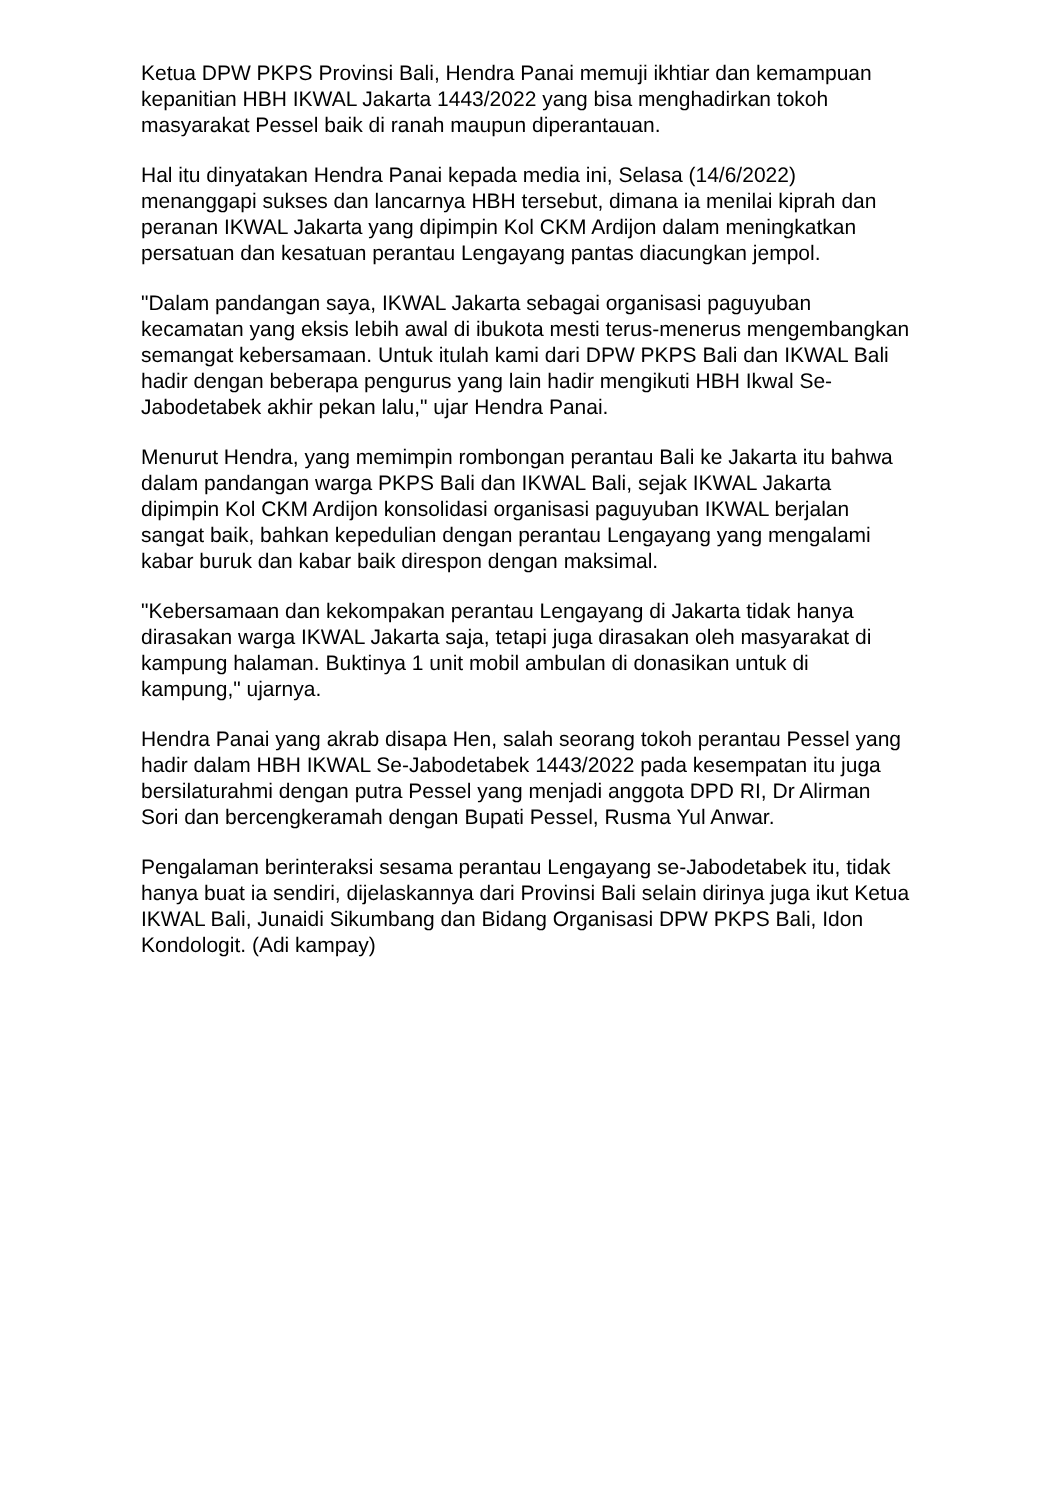Ketua DPW PKPS Provinsi Bali, Hendra Panai memuji ikhtiar dan kemampuan kepanitian HBH IKWAL Jakarta 1443/2022 yang bisa menghadirkan tokoh masyarakat Pessel baik di ranah maupun diperantauan.
Hal itu dinyatakan Hendra Panai kepada media ini, Selasa (14/6/2022) menanggapi sukses dan lancarnya HBH tersebut, dimana ia menilai kiprah dan peranan IKWAL Jakarta yang dipimpin Kol CKM Ardijon dalam meningkatkan persatuan dan kesatuan perantau Lengayang pantas diacungkan jempol.
"Dalam pandangan saya, IKWAL Jakarta sebagai organisasi paguyuban kecamatan yang eksis lebih awal di ibukota mesti terus-menerus mengembangkan semangat kebersamaan. Untuk itulah kami dari DPW PKPS Bali dan IKWAL Bali hadir dengan beberapa pengurus yang lain hadir mengikuti HBH Ikwal Se-Jabodetabek akhir pekan lalu," ujar Hendra Panai.
Menurut Hendra, yang memimpin rombongan perantau Bali ke Jakarta itu bahwa dalam pandangan warga PKPS Bali dan IKWAL Bali, sejak IKWAL Jakarta dipimpin Kol CKM Ardijon konsolidasi organisasi paguyuban IKWAL berjalan sangat baik, bahkan kepedulian dengan perantau Lengayang yang mengalami kabar buruk dan kabar baik direspon dengan maksimal.
"Kebersamaan dan kekompakan perantau Lengayang di Jakarta tidak hanya dirasakan warga IKWAL Jakarta saja, tetapi juga dirasakan oleh masyarakat di kampung halaman. Buktinya 1 unit mobil ambulan di donasikan untuk di kampung," ujarnya.
Hendra Panai yang akrab disapa Hen, salah seorang tokoh perantau Pessel yang hadir dalam HBH IKWAL Se-Jabodetabek 1443/2022 pada kesempatan itu juga bersilaturahmi dengan putra Pessel yang menjadi anggota DPD RI, Dr Alirman Sori dan bercengkeramah dengan Bupati Pessel, Rusma Yul Anwar.
Pengalaman berinteraksi sesama perantau Lengayang se-Jabodetabek itu, tidak hanya buat ia sendiri, dijelaskannya dari Provinsi Bali selain dirinya juga ikut Ketua IKWAL Bali, Junaidi Sikumbang dan Bidang Organisasi DPW PKPS Bali, Idon Kondologit. (Adi kampay)